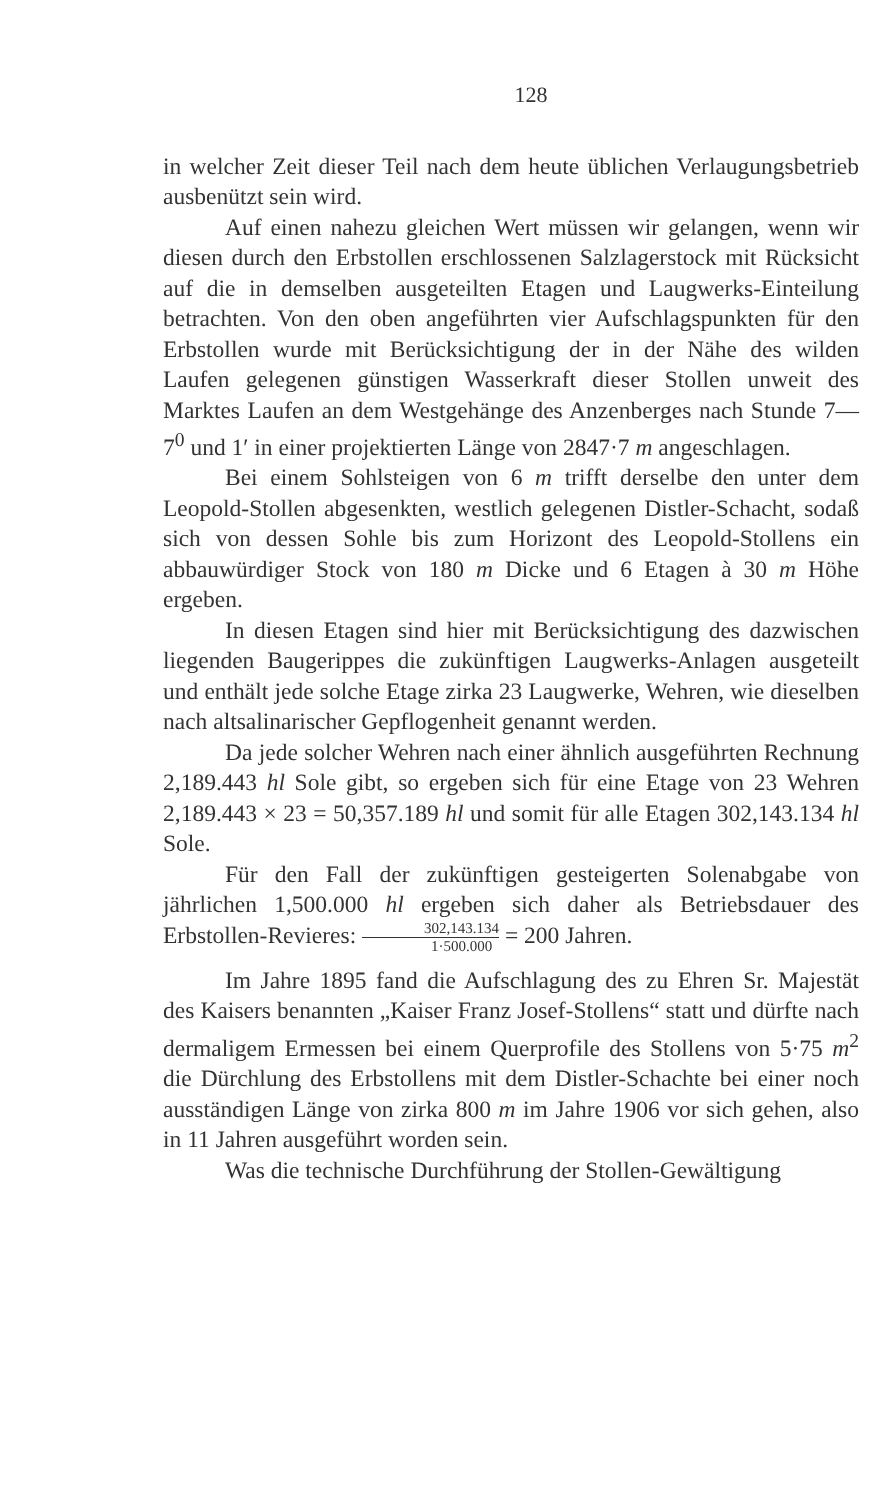128
in welcher Zeit dieser Teil nach dem heute üblichen Verlaugungsbetrieb ausbenützt sein wird.
Auf einen nahezu gleichen Wert müssen wir gelangen, wenn wir diesen durch den Erbstollen erschlossenen Salzlagerstock mit Rücksicht auf die in demselben ausgeteilten Etagen und Laugwerks-Einteilung betrachten. Von den oben angeführten vier Aufschlagspunkten für den Erbstollen wurde mit Berücksichtigung der in der Nähe des wilden Laufen gelegenen günstigen Wasserkraft dieser Stollen unweit des Marktes Laufen an dem Westgehänge des Anzenberges nach Stunde 7—7<sup>0</sup> und 1′ in einer projektierten Länge von 2847·7 m angeschlagen.
Bei einem Sohlsteigen von 6 m trifft derselbe den unter dem Leopold-Stollen abgesenkten, westlich gelegenen Distler-Schacht, sodaß sich von dessen Sohle bis zum Horizont des Leopold-Stollens ein abbauwürdiger Stock von 180 m Dicke und 6 Etagen à 30 m Höhe ergeben.
In diesen Etagen sind hier mit Berücksichtigung des dazwischen liegenden Baugerippes die zukünftigen Laugwerks-Anlagen ausgeteilt und enthält jede solche Etage zirka 23 Laugwerke, Wehren, wie dieselben nach altsalinarischer Gepflogenheit genannt werden.
Da jede solcher Wehren nach einer ähnlich ausgeführten Rechnung 2,189.443 hl Sole gibt, so ergeben sich für eine Etage von 23 Wehren 2,189.443 × 23 = 50,357.189 hl und somit für alle Etagen 302,143.134 hl Sole.
Für den Fall der zukünftigen gesteigerten Solenabgabe von jährlichen 1,500.000 hl ergeben sich daher als Betriebsdauer des Erbstollen-Revieres: 302,143.134 1·500.000 = 200 Jahren.
Im Jahre 1895 fand die Aufschlagung des zu Ehren Sr. Majestät des Kaisers benannten „Kaiser Franz Josef-Stollens“ statt und dürfte nach dermaligem Ermessen bei einem Querprofile des Stollens von 5·75 m<sup>2</sup> die Dürchlung des Erbstollens mit dem Distler-Schachte bei einer noch ausständigen Länge von zirka 800 m im Jahre 1906 vor sich gehen, also in 11 Jahren ausgeführt worden sein.
Was die technische Durchführung der Stollen-Gewältigung